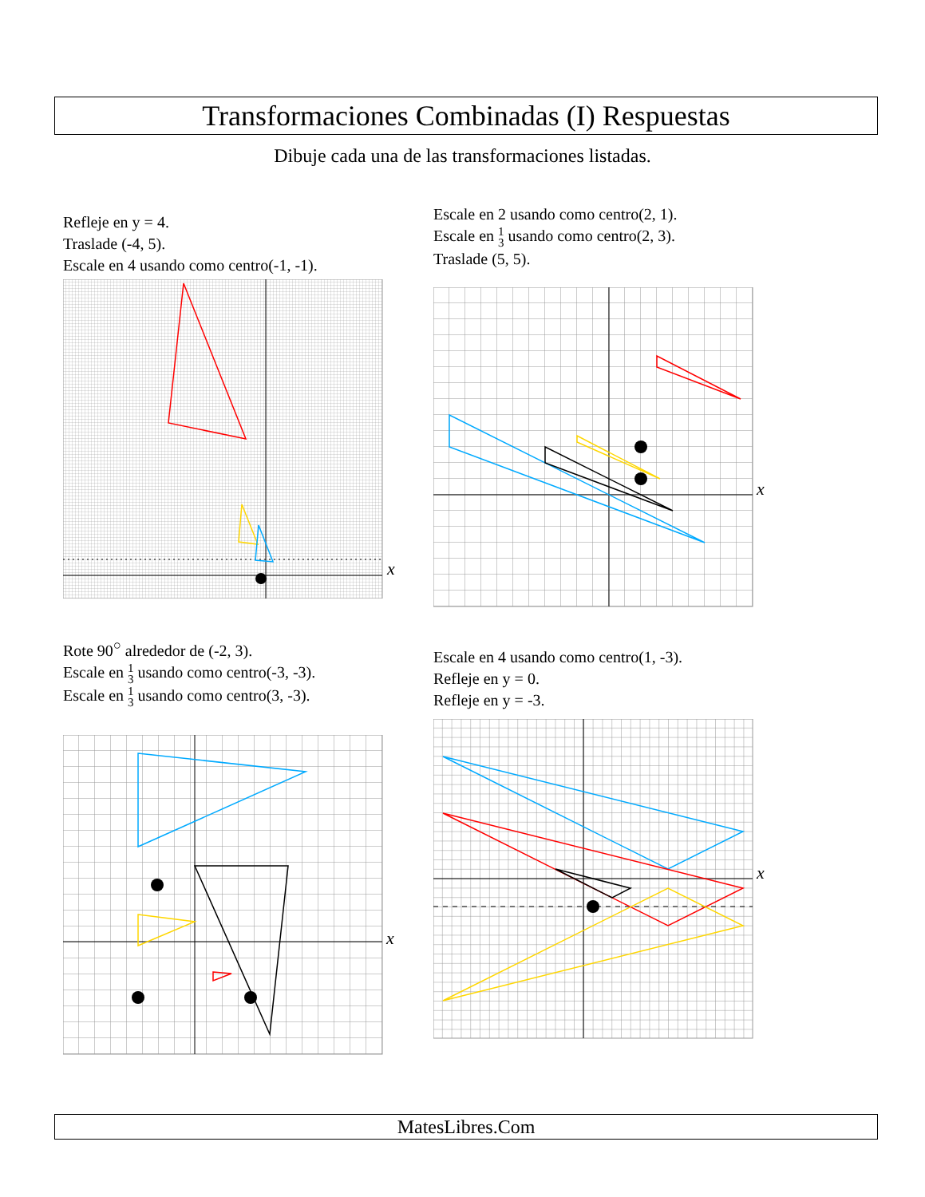Transformaciones Combinadas (I) Respuestas
Dibuje cada una de las transformaciones listadas.
Refleje en y = 4.
Traslade (-4, 5).
Escale en 4 usando como centro(-1, -1).
x
Escale en 2 usando como centro(2, 1).
Escale en 1
3 usando como centro(2, 3).
Traslade (5, 5).
x
Rote 90<sup>○</sup> alrededor de (-2, 3).
Escale en 1
3 usando como centro(-3, -3).
Escale en 1
3 usando como centro(3, -3).
x
Escale en 4 usando como centro(1, -3).
Refleje en y = 0.
Refleje en y = -3.
x
MatesLibres.Com